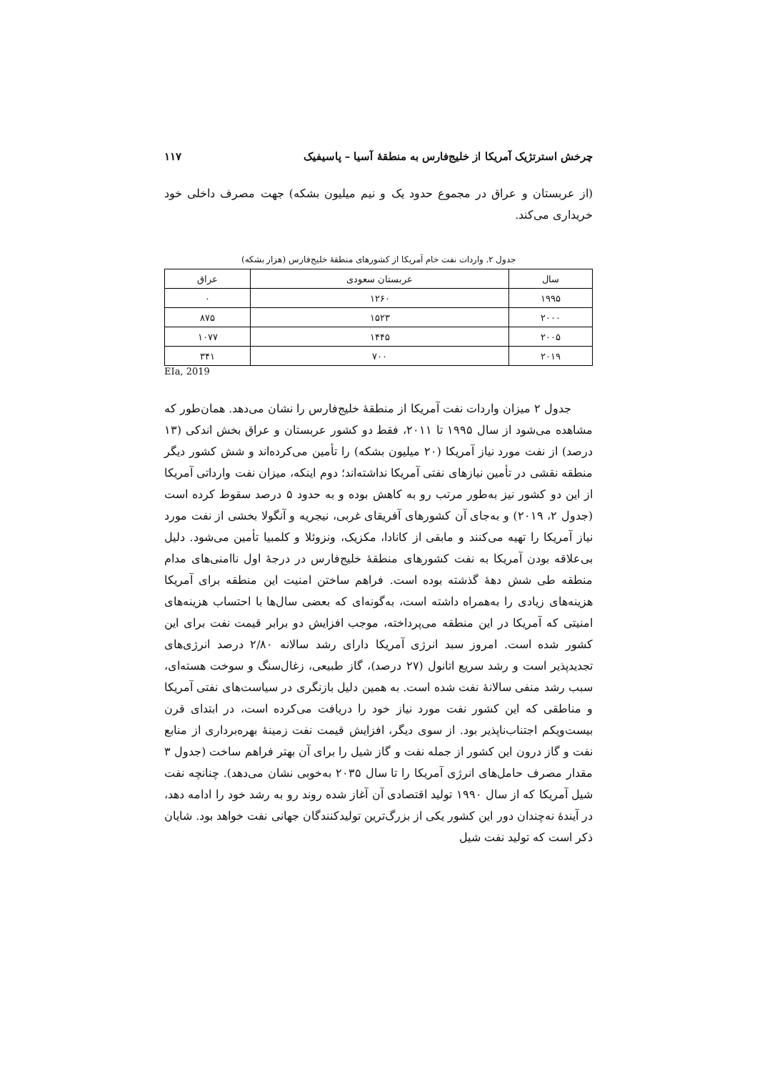چرخش استرتژیک آمریکا از خلیج‌فارس به منطقهٔ آسیا – پاسیفیک ۱۱۷
(از عربستان و عراق در مجموع حدود یک و نیم میلیون بشکه) جهت مصرف داخلی خود خریداری می‌کند.
جدول ۲. واردات نفت خام آمریکا از کشورهای منطقهٔ خلیج‌فارس (هزار بشکه)
| سال | عربستان سعودی | عراق |
| --- | --- | --- |
| ۱۹۹۵ | ۱۲۶۰ | ۰ |
| ۲۰۰۰ | ۱۵۲۳ | ۸۷۵ |
| ۲۰۰۵ | ۱۴۴۵ | ۱۰۷۷ |
| ۲۰۱۹ | ۷۰۰ | ۳۴۱ |
EIa, 2019
جدول ۲ میزان واردات نفت آمریکا از منطقهٔ خلیج‌فارس را نشان می‌دهد. همان‌طور که مشاهده می‌شود از سال ۱۹۹۵ تا ۲۰۱۱، فقط دو کشور عربستان و عراق بخش اندکی (۱۳ درصد) از نفت مورد نیاز آمریکا (۲۰ میلیون بشکه) را تأمین می‌کرده‌اند و شش کشور دیگر منطقه نقشی در تأمین نیازهای نفتی آمریکا نداشته‌اند؛ دوم اینکه، میزان نفت وارداتی آمریکا از این دو کشور نیز به‌طور مرتب رو به کاهش بوده و به حدود ۵ درصد سقوط کرده است (جدول ۲، ۲۰۱۹) و به‌جای آن کشورهای آفریقای غربی، نیجریه و آنگولا بخشی از نفت مورد نیاز آمریکا را تهیه می‌کنند و مابقی از کانادا، مکزیک، ونزوئلا و کلمبیا تأمین می‌شود. دلیل بی‌علاقه بودن آمریکا به نفت کشورهای منطقهٔ خلیج‌فارس در درجهٔ اول ناامنی‌های مدام منطقه طی شش دههٔ گذشته بوده است. فراهم ساختن امنیت این منطقه برای آمریکا هزینه‌های زیادی را به‌همراه داشته است، به‌گونه‌ای که بعضی سال‌ها با احتساب هزینه‌های امنیتی که آمریکا در این منطقه می‌پرداخته، موجب افزایش دو برابر قیمت نفت برای این کشور شده است. امروز سبد انرژی آمریکا دارای رشد سالانه ۲/۸۰ درصد انرژی‌های تجدیدپذیر است و رشد سریع اتانول (۲۷ درصد)، گاز طبیعی، زغال‌سنگ و سوخت هسته‌ای، سبب رشد منفی سالانهٔ نفت شده است. به همین دلیل بازنگری در سیاست‌های نفتی آمریکا و مناطقی که این کشور نفت مورد نیاز خود را دریافت می‌کرده است، در ابتدای قرن بیست‌ویکم اجتناب‌ناپذیر بود. از سوی دیگر، افزایش قیمت نفت زمینهٔ بهره‌برداری از منابع نفت و گاز درون این کشور از جمله نفت و گاز شیل را برای آن بهتر فراهم ساخت (جدول ۳ مقدار مصرف حامل‌های انرژی آمریکا را تا سال ۲۰۳۵ به‌خوبی نشان می‌دهد). چنانچه نفت شیل آمریکا که از سال ۱۹۹۰ تولید اقتصادی آن آغاز شده روند رو به رشد خود را ادامه دهد، در آیندهٔ نه‌چندان دور این کشور یکی از بزرگ‌ترین تولیدکنندگان جهانی نفت خواهد بود. شایان ذکر است که تولید نفت شیل